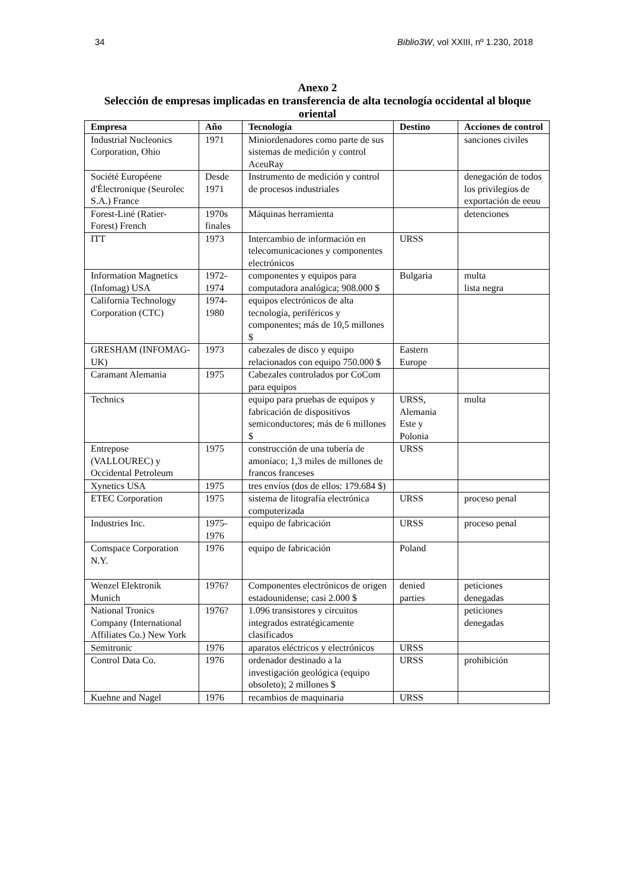34 Biblio3W, vol XXIII, nº 1.230, 2018
Anexo 2
Selección de empresas implicadas en transferencia de alta tecnología occidental al bloque oriental
| Empresa | Año | Tecnología | Destino | Acciones de control |
| --- | --- | --- | --- | --- |
| Industrial Nucleonics Corporation, Ohio | 1971 | Miniordenadores como parte de sus sistemas de medición y control AceuRay | | sanciones civiles |
| Société Européene d'Électronique (Seurolec S.A.) France | Desde 1971 | Instrumento de medición y control de procesos industriales | | denegación de todos los privilegios de exportación de eeuu |
| Forest-Liné (Ratier-Forest) French | 1970s finales | Máquinas herramienta | | detenciones |
| ITT | 1973 | Intercambio de información en telecomunicaciones y componentes electrónicos | URSS | |
| Information Magnetics (Infomag) USA | 1972-1974 | componentes y equipos para computadora analógica; 908.000 $ | Bulgaria | multa lista negra |
| California Technology Corporation (CTC) | 1974-1980 | equipos electrónicos de alta tecnología, periféricos y componentes; más de 10,5 millones $ | | |
| GRESHAM (INFOMAG-UK) | 1973 | cabezales de disco y equipo relacionados con equipo 750.000 $ | Eastern Europe | |
| Caramant Alemania | 1975 | Cabezales controlados por CoCom para equipos | | |
| Technics | | equipo para pruebas de equipos y fabricación de dispositivos semiconductores; más de 6 millones $ | URSS, Alemania Este y Polonia | multa |
| Entrepose (VALLOUREC) y Occidental Petroleum | 1975 | construcción de una tubería de amoníaco; 1,3 miles de millones de francos franceses | URSS | |
| Xynetics USA | 1975 | tres envíos (dos de ellos: 179.684 $) | | |
| ETEC Corporation | 1975 | sistema de litografía electrónica computerizada | URSS | proceso penal |
| Industries Inc. | 1975-1976 | equipo de fabricación | URSS | proceso penal |
| Comspace Corporation N.Y. | 1976 | equipo de fabricación | Poland | |
| Wenzel Elektronik Munich | 1976? | Componentes electrónicos de origen estadounidense; casi 2.000 $ | denied parties | peticiones denegadas |
| National Tronics Company (International Affiliates Co.) New York | 1976? | 1.096 transistores y circuitos integrados estratégicamente clasificados | | peticiones denegadas |
| Semitronic | 1976 | aparatos eléctricos y electrónicos | URSS | |
| Control Data Co. | 1976 | ordenador destinado a la investigación geológica (equipo obsoleto); 2 millones $ | URSS | prohibición |
| Kuehne and Nagel | 1976 | recambios de maquinaria | URSS | |